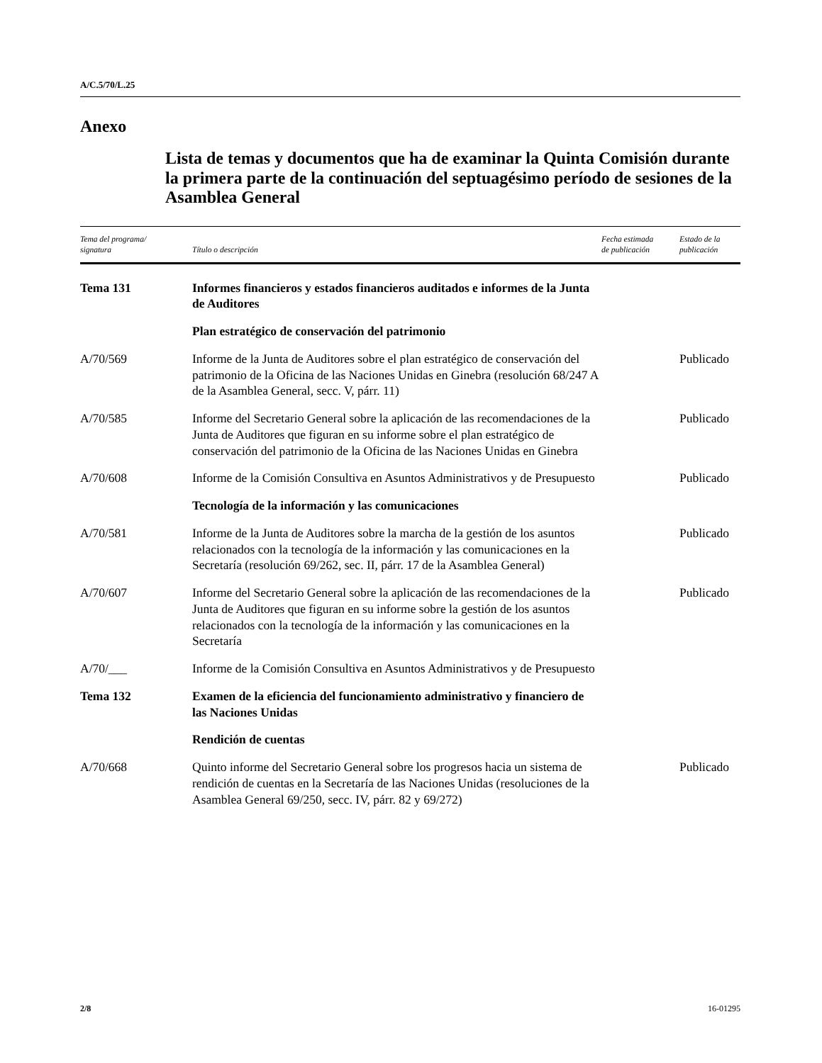A/C.5/70/L.25
Anexo
Lista de temas y documentos que ha de examinar la Quinta Comisión durante la primera parte de la continuación del septuagésimo período de sesiones de la Asamblea General
| Tema del programa/ signatura | Título o descripción | Fecha estimada de publicación | Estado de la publicación |
| --- | --- | --- | --- |
| Tema 131 | Informes financieros y estados financieros auditados e informes de la Junta de Auditores | | |
| | Plan estratégico de conservación del patrimonio | | |
| A/70/569 | Informe de la Junta de Auditores sobre el plan estratégico de conservación del patrimonio de la Oficina de las Naciones Unidas en Ginebra (resolución 68/247 A de la Asamblea General, secc. V, párr. 11) | | Publicado |
| A/70/585 | Informe del Secretario General sobre la aplicación de las recomendaciones de la Junta de Auditores que figuran en su informe sobre el plan estratégico de conservación del patrimonio de la Oficina de las Naciones Unidas en Ginebra | | Publicado |
| A/70/608 | Informe de la Comisión Consultiva en Asuntos Administrativos y de Presupuesto | | Publicado |
| | Tecnología de la información y las comunicaciones | | |
| A/70/581 | Informe de la Junta de Auditores sobre la marcha de la gestión de los asuntos relacionados con la tecnología de la información y las comunicaciones en la Secretaría (resolución 69/262, sec. II, párr. 17 de la Asamblea General) | | Publicado |
| A/70/607 | Informe del Secretario General sobre la aplicación de las recomendaciones de la Junta de Auditores que figuran en su informe sobre la gestión de los asuntos relacionados con la tecnología de la información y las comunicaciones en la Secretaría | | Publicado |
| A/70/___ | Informe de la Comisión Consultiva en Asuntos Administrativos y de Presupuesto | | |
| Tema 132 | Examen de la eficiencia del funcionamiento administrativo y financiero de las Naciones Unidas | | |
| | Rendición de cuentas | | |
| A/70/668 | Quinto informe del Secretario General sobre los progresos hacia un sistema de rendición de cuentas en la Secretaría de las Naciones Unidas (resoluciones de la Asamblea General 69/250, secc. IV, párr. 82 y 69/272) | | Publicado |
2/8 16-01295